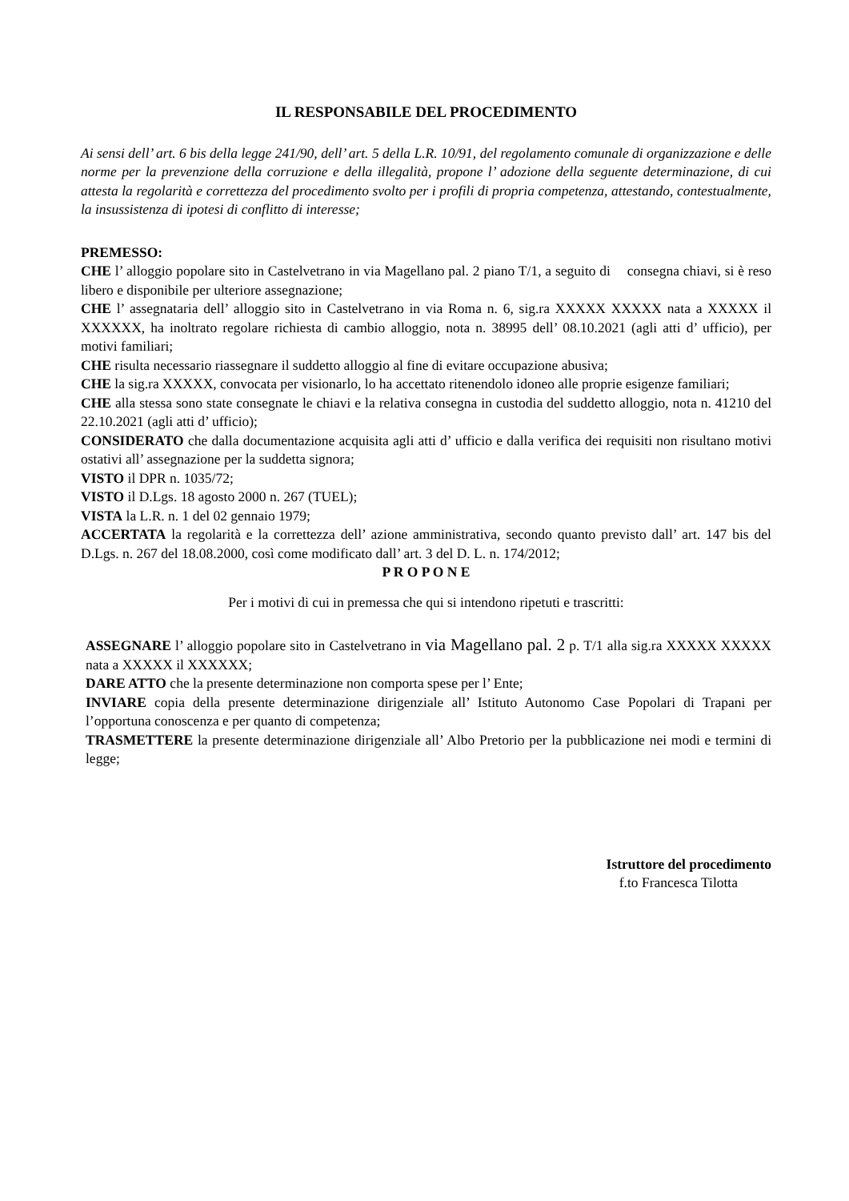IL RESPONSABILE DEL PROCEDIMENTO
Ai sensi dell’ art. 6 bis della legge 241/90, dell’ art. 5 della L.R. 10/91, del regolamento comunale di organizzazione e delle norme per la prevenzione della corruzione e della illegalità, propone l’ adozione della seguente determinazione, di cui attesta la regolarità e correttezza del procedimento svolto per i profili di propria competenza, attestando, contestualmente, la insussistenza di ipotesi di conflitto di interesse;
PREMESSO:
CHE l’ alloggio popolare sito in Castelvetrano in via Magellano pal. 2 piano T/1, a seguito di consegna chiavi, si è reso libero e disponibile per ulteriore assegnazione;
CHE l’ assegnataria dell’ alloggio sito in Castelvetrano in via Roma n. 6, sig.ra XXXXX XXXXX nata a XXXXX il XXXXXX, ha inoltrato regolare richiesta di cambio alloggio, nota n. 38995 dell’ 08.10.2021 (agli atti d’ ufficio), per motivi familiari;
CHE risulta necessario riassegnare il suddetto alloggio al fine di evitare occupazione abusiva;
CHE la sig.ra XXXXX, convocata per visionarlo, lo ha accettato ritenendolo idoneo alle proprie esigenze familiari;
CHE alla stessa sono state consegnate le chiavi e la relativa consegna in custodia del suddetto alloggio, nota n. 41210 del 22.10.2021 (agli atti d’ ufficio);
CONSIDERATO che dalla documentazione acquisita agli atti d’ ufficio e dalla verifica dei requisiti non risultano motivi ostativi all’ assegnazione per la suddetta signora;
VISTO il DPR n. 1035/72;
VISTO il D.Lgs. 18 agosto 2000 n. 267 (TUEL);
VISTA la L.R. n. 1 del 02 gennaio 1979;
ACCERTATA la regolarità e la correttezza dell’ azione amministrativa, secondo quanto previsto dall’ art. 147 bis del D.Lgs. n. 267 del 18.08.2000, così come modificato dall’ art. 3 del D. L. n. 174/2012;
P R O P O N E
Per i motivi di cui in premessa che qui si intendono ripetuti e trascritti:
ASSEGNARE l’ alloggio popolare sito in Castelvetrano in via Magellano pal. 2 p. T/1 alla sig.ra XXXXX XXXXX nata a XXXXX il XXXXXX;
DARE ATTO che la presente determinazione non comporta spese per l’ Ente;
INVIARE copia della presente determinazione dirigenziale all’ Istituto Autonomo Case Popolari di Trapani per l’opportuna conoscenza e per quanto di competenza;
TRASMETTERE la presente determinazione dirigenziale all’ Albo Pretorio per la pubblicazione nei modi e termini di legge;
Istruttore del procedimento
f.to Francesca Tilotta